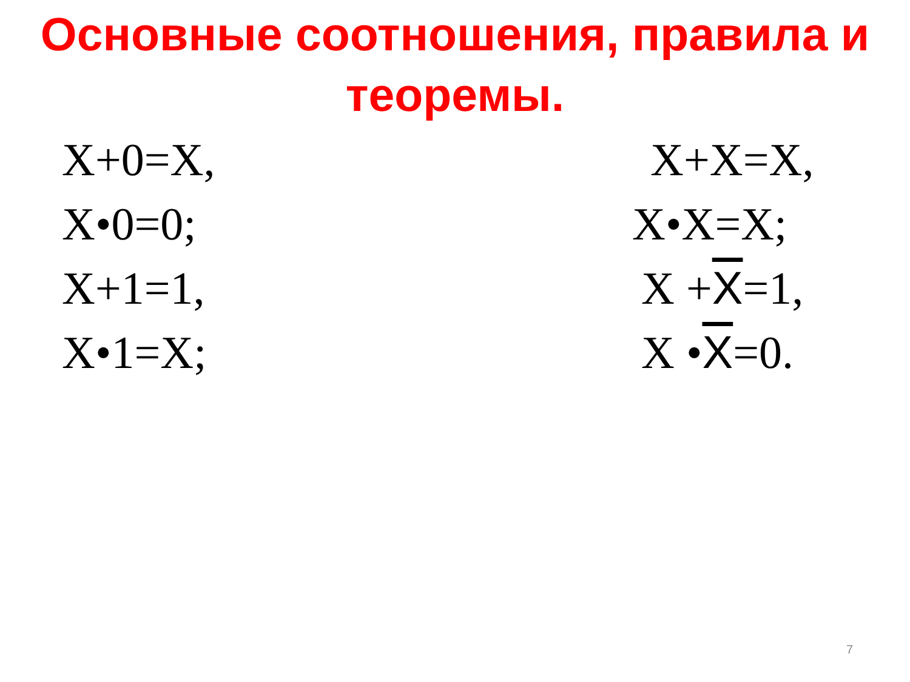Основные соотношения, правила и теоремы.
X+0=X, X+X=X,
X•0=0; X•X=X;
X+1=1, X +X=1,
X•1=X; X •X=0.
7